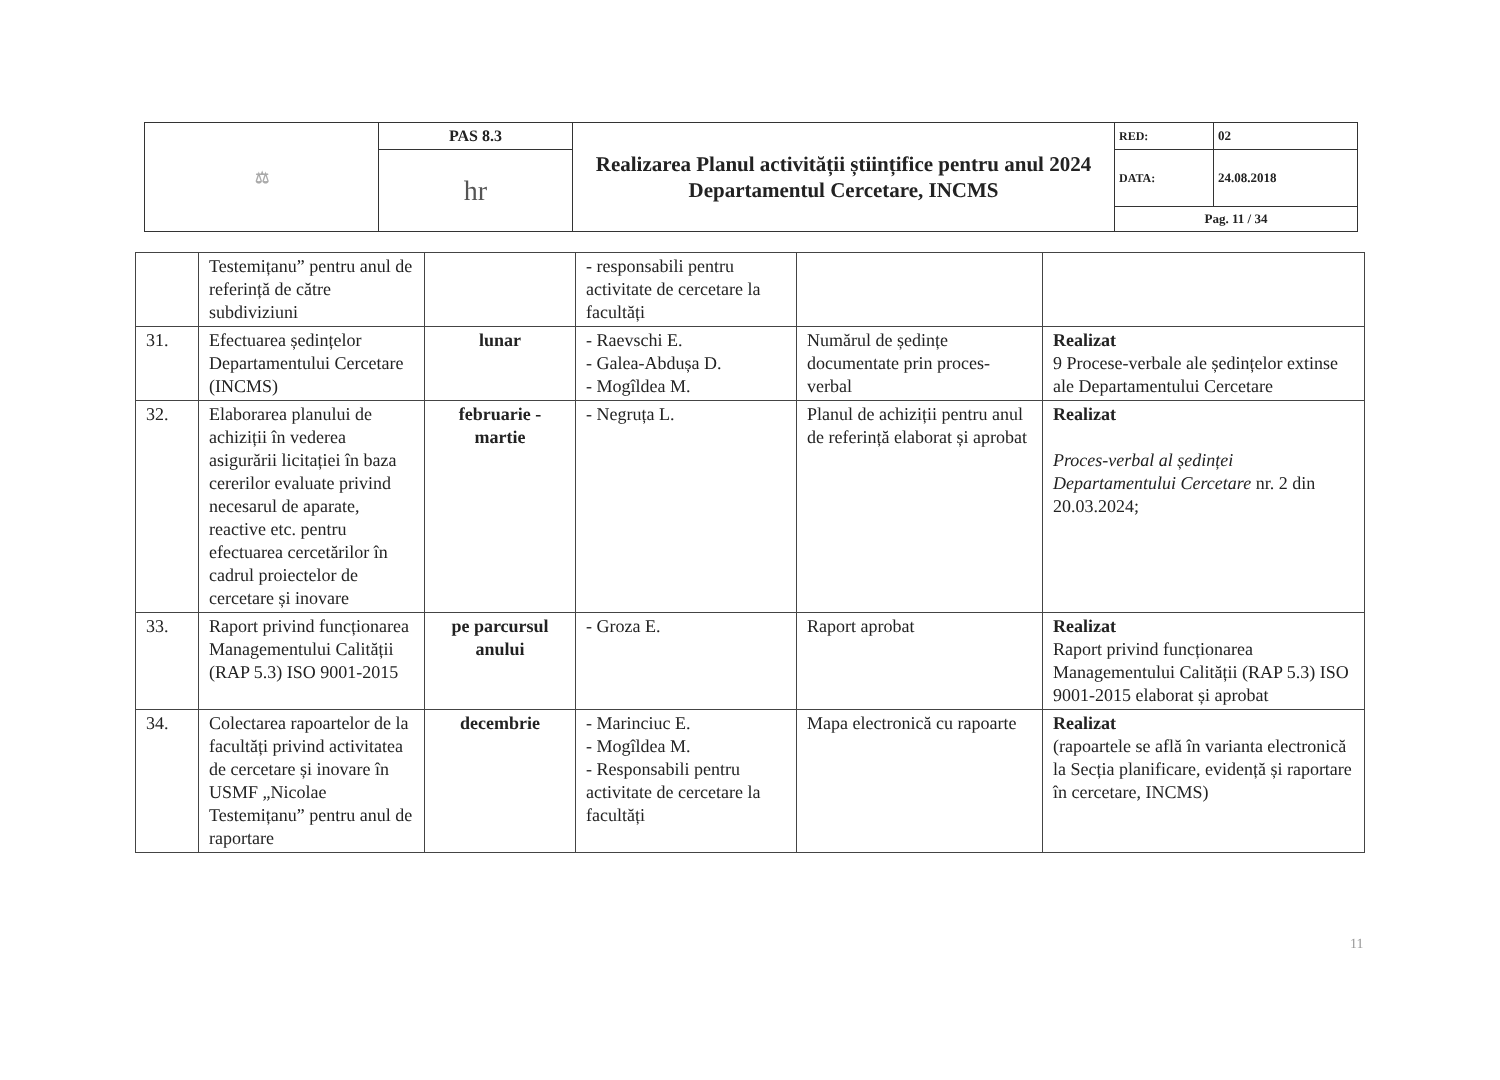| ⚖ | PAS 8.3 | Realizarea Planul activității științifice pentru anul 2024 Departamentul Cercetare, INCMS | RED: | 02 |
| | hr | | DATA: | 24.08.2018 |
| | | | Pag. 11 / 34 | |
| | Testemițanu” pentru anul de referință de către subdiviziuni | | - responsabili pentru activitate de cercetare la facultăți | | |
| 31. | Efectuarea ședințelor Departamentului Cercetare (INCMS) | lunar | - Raevschi E. - Galea-Abdușa D. - Mogîldea M. | Numărul de ședințe documentate prin proces-verbal | Realizat 9 Procese-verbale ale ședințelor extinse ale Departamentului Cercetare |
| 32. | Elaborarea planului de achiziții în vederea asigurării licitației în baza cererilor evaluate privind necesarul de aparate, reactive etc. pentru efectuarea cercetărilor în cadrul proiectelor de cercetare și inovare | februarie - martie | - Negruța L. | Planul de achiziții pentru anul de referință elaborat și aprobat | Realizat Proces-verbal al ședinței Departamentului Cercetare nr. 2 din 20.03.2024; |
| 33. | Raport privind funcționarea Managementului Calității (RAP 5.3) ISO 9001-2015 | pe parcursul anului | - Groza E. | Raport aprobat | Realizat Raport privind funcționarea Managementului Calității (RAP 5.3) ISO 9001-2015 elaborat și aprobat |
| 34. | Colectarea rapoartelor de la facultăți privind activitatea de cercetare și inovare în USMF „Nicolae Testemițanu” pentru anul de raportare | decembrie | - Marinciuc E. - Mogîldea M. - Responsabili pentru activitate de cercetare la facultăți | Mapa electronică cu rapoarte | Realizat (rapoartele se află în varianta electronică la Secția planificare, evidență și raportare în cercetare, INCMS) |
11